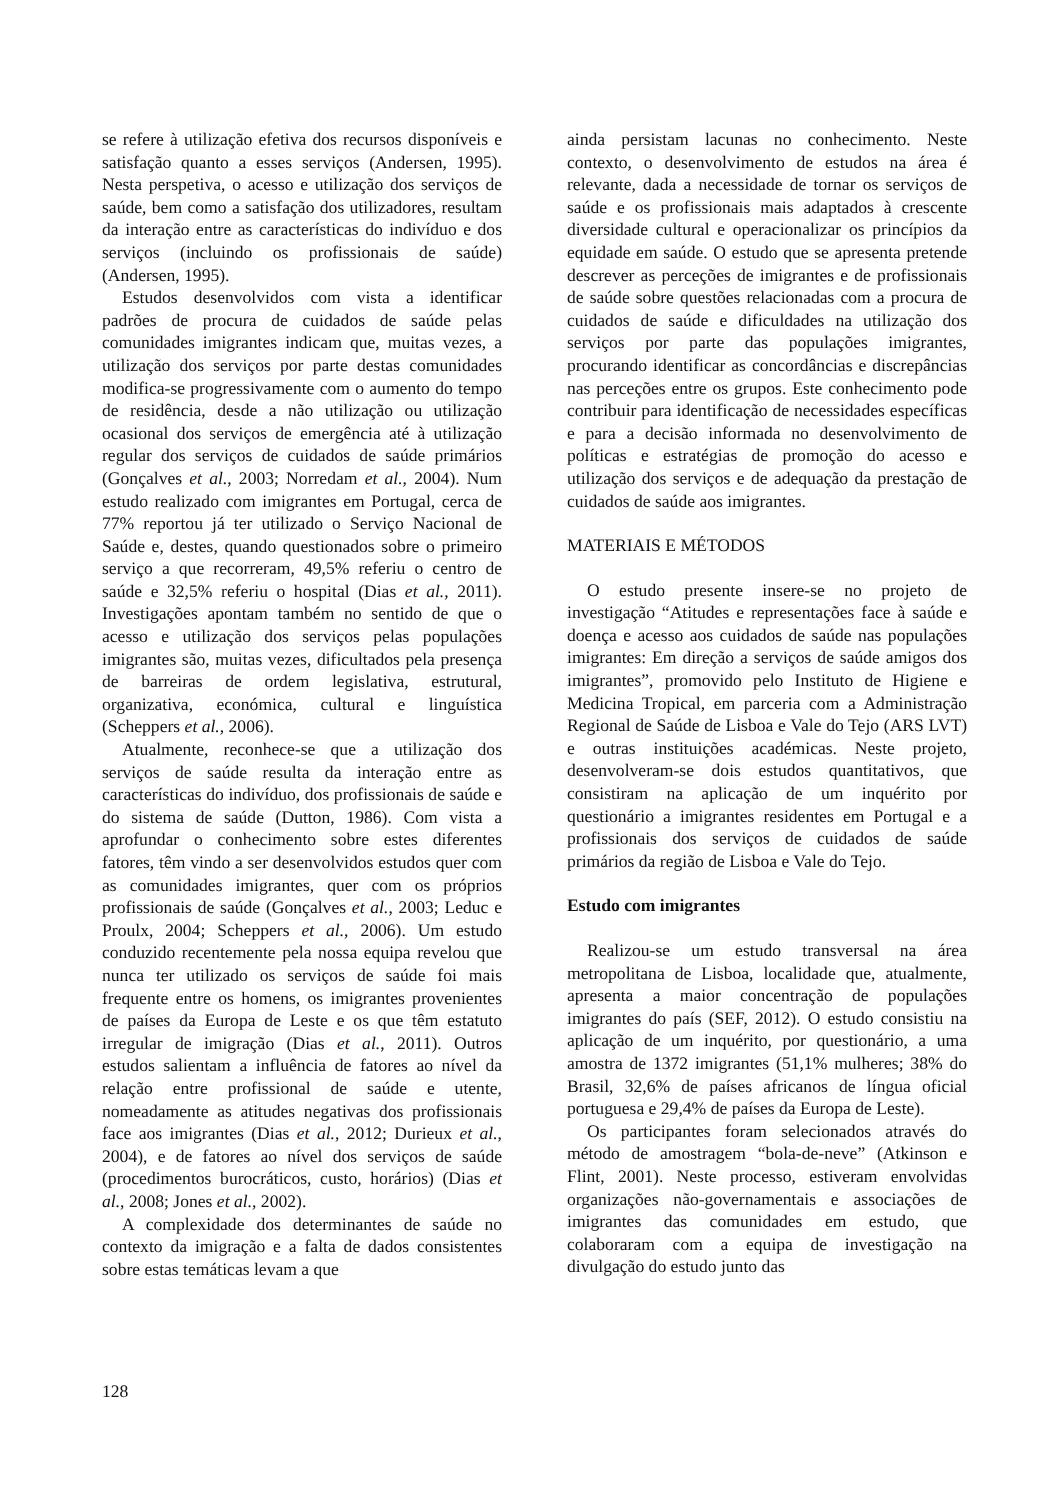se refere à utilização efetiva dos recursos disponíveis e satisfação quanto a esses serviços (Andersen, 1995). Nesta perspetiva, o acesso e utilização dos serviços de saúde, bem como a satisfação dos utilizadores, resultam da interação entre as características do indivíduo e dos serviços (incluindo os profissionais de saúde) (Andersen, 1995).
Estudos desenvolvidos com vista a identificar padrões de procura de cuidados de saúde pelas comunidades imigrantes indicam que, muitas vezes, a utilização dos serviços por parte destas comunidades modifica-se progressivamente com o aumento do tempo de residência, desde a não utilização ou utilização ocasional dos serviços de emergência até à utilização regular dos serviços de cuidados de saúde primários (Gonçalves et al., 2003; Norredam et al., 2004). Num estudo realizado com imigrantes em Portugal, cerca de 77% reportou já ter utilizado o Serviço Nacional de Saúde e, destes, quando questionados sobre o primeiro serviço a que recorreram, 49,5% referiu o centro de saúde e 32,5% referiu o hospital (Dias et al., 2011). Investigações apontam também no sentido de que o acesso e utilização dos serviços pelas populações imigrantes são, muitas vezes, dificultados pela presença de barreiras de ordem legislativa, estrutural, organizativa, económica, cultural e linguística (Scheppers et al., 2006).
Atualmente, reconhece-se que a utilização dos serviços de saúde resulta da interação entre as características do indivíduo, dos profissionais de saúde e do sistema de saúde (Dutton, 1986). Com vista a aprofundar o conhecimento sobre estes diferentes fatores, têm vindo a ser desenvolvidos estudos quer com as comunidades imigrantes, quer com os próprios profissionais de saúde (Gonçalves et al., 2003; Leduc e Proulx, 2004; Scheppers et al., 2006). Um estudo conduzido recentemente pela nossa equipa revelou que nunca ter utilizado os serviços de saúde foi mais frequente entre os homens, os imigrantes provenientes de países da Europa de Leste e os que têm estatuto irregular de imigração (Dias et al., 2011). Outros estudos salientam a influência de fatores ao nível da relação entre profissional de saúde e utente, nomeadamente as atitudes negativas dos profissionais face aos imigrantes (Dias et al., 2012; Durieux et al., 2004), e de fatores ao nível dos serviços de saúde (procedimentos burocráticos, custo, horários) (Dias et al., 2008; Jones et al., 2002).
A complexidade dos determinantes de saúde no contexto da imigração e a falta de dados consistentes sobre estas temáticas levam a que
ainda persistam lacunas no conhecimento. Neste contexto, o desenvolvimento de estudos na área é relevante, dada a necessidade de tornar os serviços de saúde e os profissionais mais adaptados à crescente diversidade cultural e operacionalizar os princípios da equidade em saúde. O estudo que se apresenta pretende descrever as perceções de imigrantes e de profissionais de saúde sobre questões relacionadas com a procura de cuidados de saúde e dificuldades na utilização dos serviços por parte das populações imigrantes, procurando identificar as concordâncias e discrepâncias nas perceções entre os grupos. Este conhecimento pode contribuir para identificação de necessidades específicas e para a decisão informada no desenvolvimento de políticas e estratégias de promoção do acesso e utilização dos serviços e de adequação da prestação de cuidados de saúde aos imigrantes.
MATERIAIS E MÉTODOS
O estudo presente insere-se no projeto de investigação “Atitudes e representações face à saúde e doença e acesso aos cuidados de saúde nas populações imigrantes: Em direção a serviços de saúde amigos dos imigrantes”, promovido pelo Instituto de Higiene e Medicina Tropical, em parceria com a Administração Regional de Saúde de Lisboa e Vale do Tejo (ARS LVT) e outras instituições académicas. Neste projeto, desenvolveram-se dois estudos quantitativos, que consistiram na aplicação de um inquérito por questionário a imigrantes residentes em Portugal e a profissionais dos serviços de cuidados de saúde primários da região de Lisboa e Vale do Tejo.
Estudo com imigrantes
Realizou-se um estudo transversal na área metropolitana de Lisboa, localidade que, atualmente, apresenta a maior concentração de populações imigrantes do país (SEF, 2012). O estudo consistiu na aplicação de um inquérito, por questionário, a uma amostra de 1372 imigrantes (51,1% mulheres; 38% do Brasil, 32,6% de países africanos de língua oficial portuguesa e 29,4% de países da Europa de Leste).
Os participantes foram selecionados através do método de amostragem “bola-de-neve” (Atkinson e Flint, 2001). Neste processo, estiveram envolvidas organizações não-governamentais e associações de imigrantes das comunidades em estudo, que colaboraram com a equipa de investigação na divulgação do estudo junto das
128